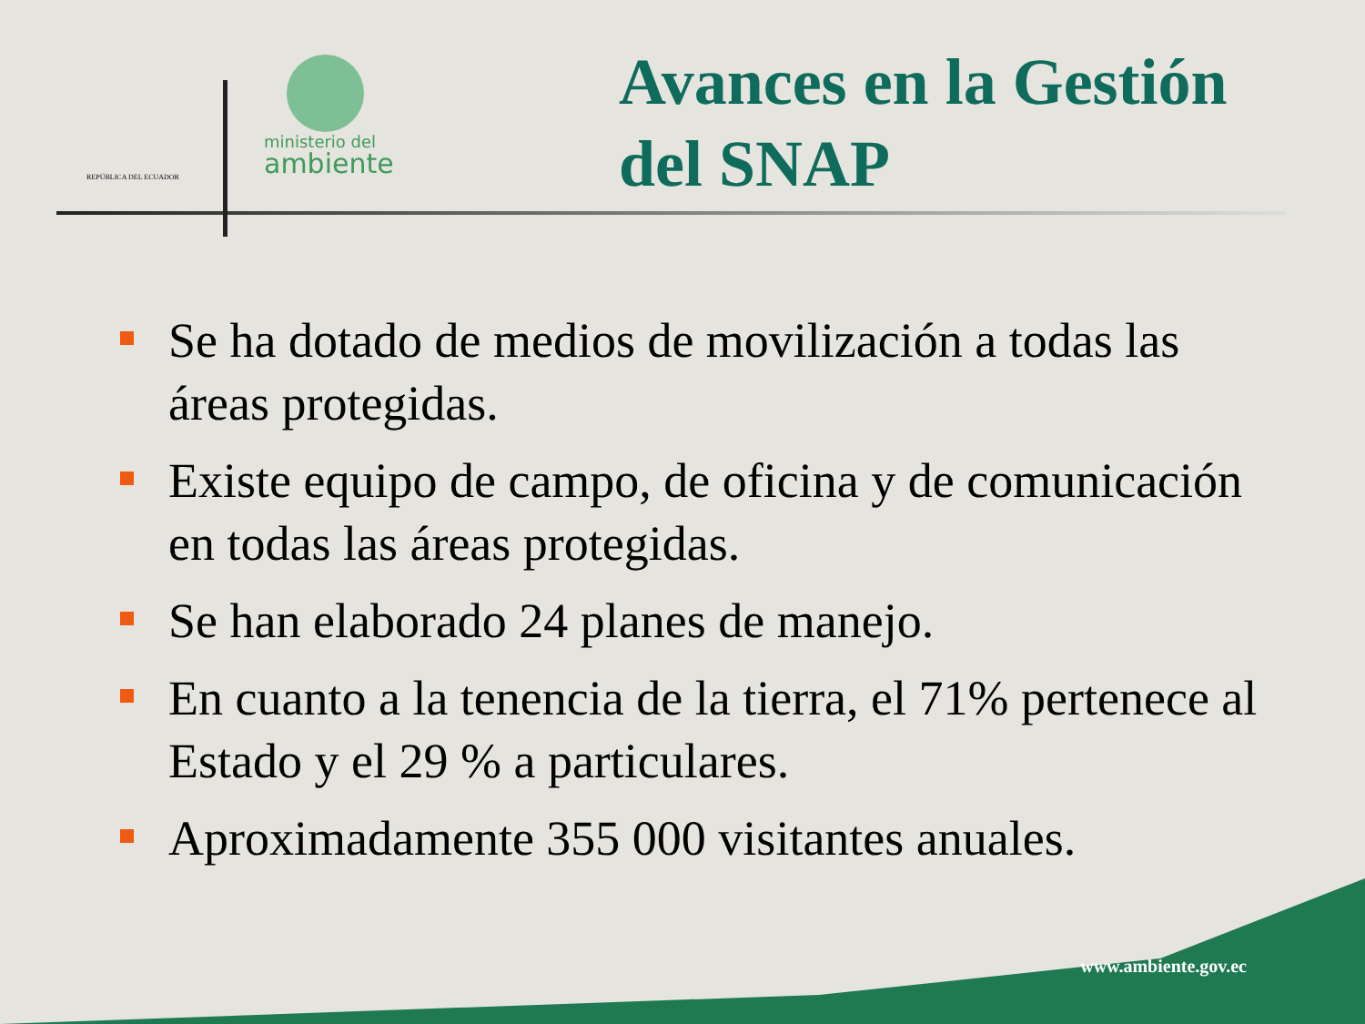REPÚBLICA DEL ECUADOR
ministerio del
ambiente
Avances en la Gestión
del SNAP
Se ha dotado de medios de movilización a todas las áreas protegidas.
Existe equipo de campo, de oficina y de comunicación en todas las áreas protegidas.
Se han elaborado 24 planes de manejo.
En cuanto a la tenencia de la tierra, el 71% pertenece al Estado y el 29 % a particulares.
Aproximadamente 355 000 visitantes anuales.
www.ambiente.gov.ec